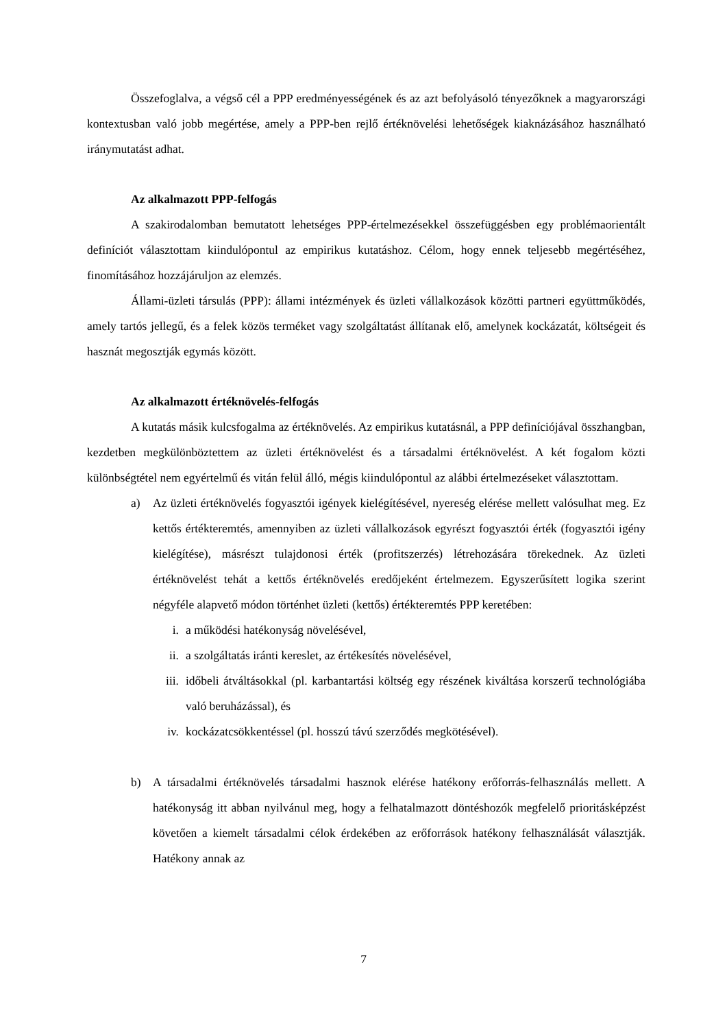Összefoglalva, a végső cél a PPP eredményességének és az azt befolyásoló tényezőknek a magyarországi kontextusban való jobb megértése, amely a PPP-ben rejlő értéknövelési lehetőségek kiaknázásához használható iránymutatást adhat.
Az alkalmazott PPP-felfogás
A szakirodalomban bemutatott lehetséges PPP-értelmezésekkel összefüggésben egy problémaorientált definíciót választottam kiindulópontul az empirikus kutatáshoz. Célom, hogy ennek teljesebb megértéséhez, finomításához hozzájáruljon az elemzés.
Állami-üzleti társulás (PPP): állami intézmények és üzleti vállalkozások közötti partneri együttműködés, amely tartós jellegű, és a felek közös terméket vagy szolgáltatást állítanak elő, amelynek kockázatát, költségeit és hasznát megosztják egymás között.
Az alkalmazott értéknövelés-felfogás
A kutatás másik kulcsfogalma az értéknövelés. Az empirikus kutatásnál, a PPP definíciójával összhangban, kezdetben megkülönböztettem az üzleti értéknövelést és a társadalmi értéknövelést. A két fogalom közti különbségtétel nem egyértelmű és vitán felül álló, mégis kiindulópontul az alábbi értelmezéseket választottam.
a) Az üzleti értéknövelés fogyasztói igények kielégítésével, nyereség elérése mellett valósulhat meg. Ez kettős értékteremtés, amennyiben az üzleti vállalkozások egyrészt fogyasztói érték (fogyasztói igény kielégítése), másrészt tulajdonosi érték (profitszerzés) létrehozására törekednek. Az üzleti értéknövelést tehát a kettős értéknövelés eredőjeként értelmezem. Egyszerűsített logika szerint négyféle alapvető módon történhet üzleti (kettős) értékteremtés PPP keretében:
i. a működési hatékonyság növelésével,
ii. a szolgáltatás iránti kereslet, az értékesítés növelésével,
iii. időbeli átváltásokkal (pl. karbantartási költség egy részének kiváltása korszerű technológiába való beruházással), és
iv. kockázatcsökkentéssel (pl. hosszú távú szerződés megkötésével).
b) A társadalmi értéknövelés társadalmi hasznok elérése hatékony erőforrás-felhasználás mellett. A hatékonyság itt abban nyilvánul meg, hogy a felhatalmazott döntéshozók megfelelő prioritásképzést követően a kiemelt társadalmi célok érdekében az erőforrások hatékony felhasználását választják. Hatékony annak az
7